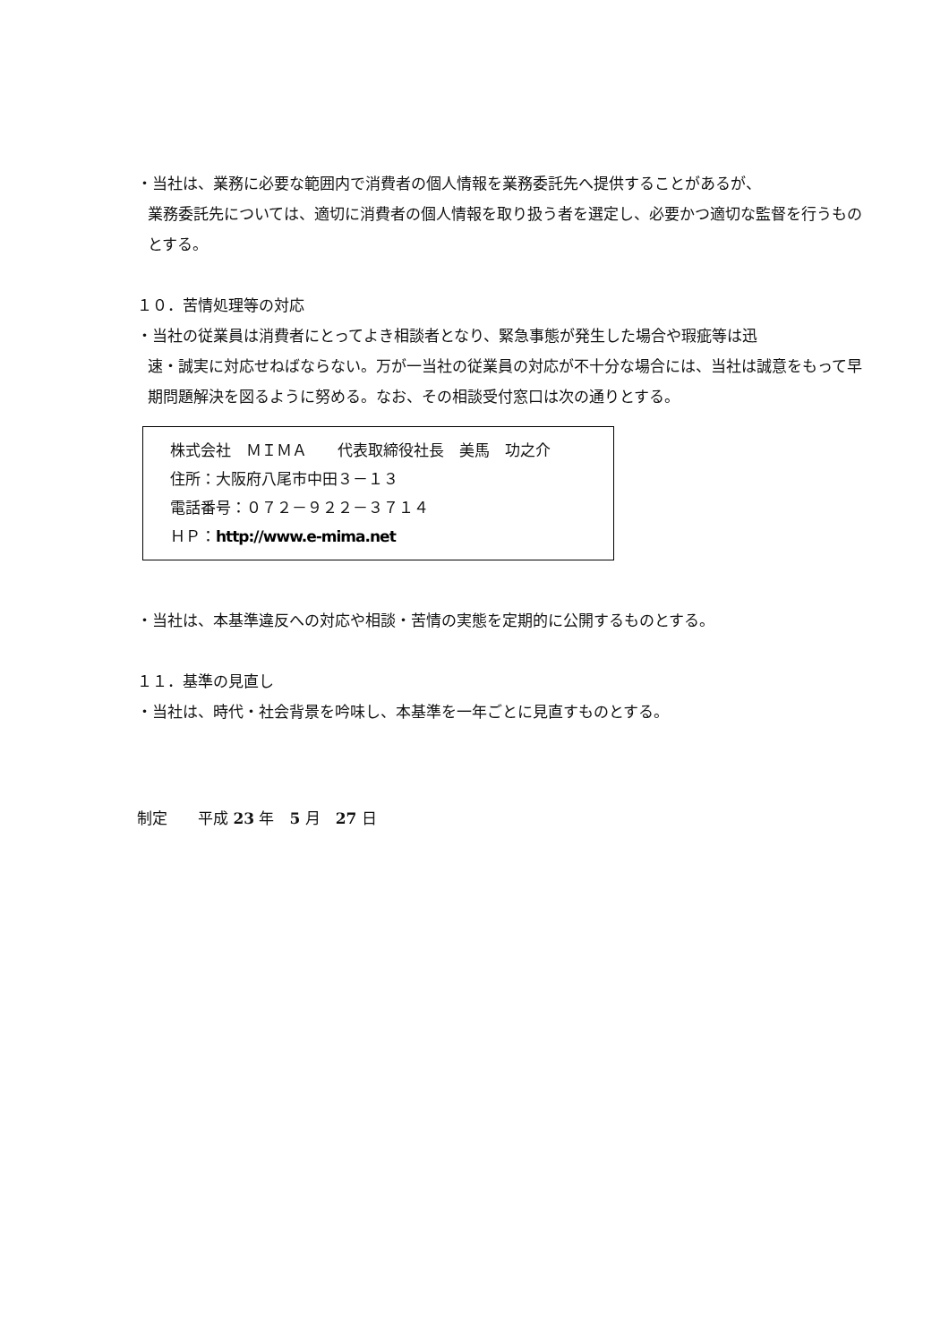・当社は、業務に必要な範囲内で消費者の個人情報を業務委託先へ提供することがあるが、
業務委託先については、適切に消費者の個人情報を取り扱う者を選定し、必要かつ適切な監督を行うものとする。
１０．苦情処理等の対応
・当社の従業員は消費者にとってよき相談者となり、緊急事態が発生した場合や瑕疵等は迅
速・誠実に対応せねばならない。万が一当社の従業員の対応が不十分な場合には、当社は誠意をもって早期問題解決を図るように努める。なお、その相談受付窓口は次の通りとする。
株式会社　ＭＩＭＡ　　代表取締役社長　美馬　功之介
住所：大阪府八尾市中田３－１３
電話番号：０７２－９２２－３７１４
ＨＰ：http://www.e-mima.net
・当社は、本基準違反への対応や相談・苦情の実態を定期的に公開するものとする。
１１．基準の見直し
・当社は、時代・社会背景を吟味し、本基準を一年ごとに見直すものとする。
制定　　平成 23 年　5 月　27 日